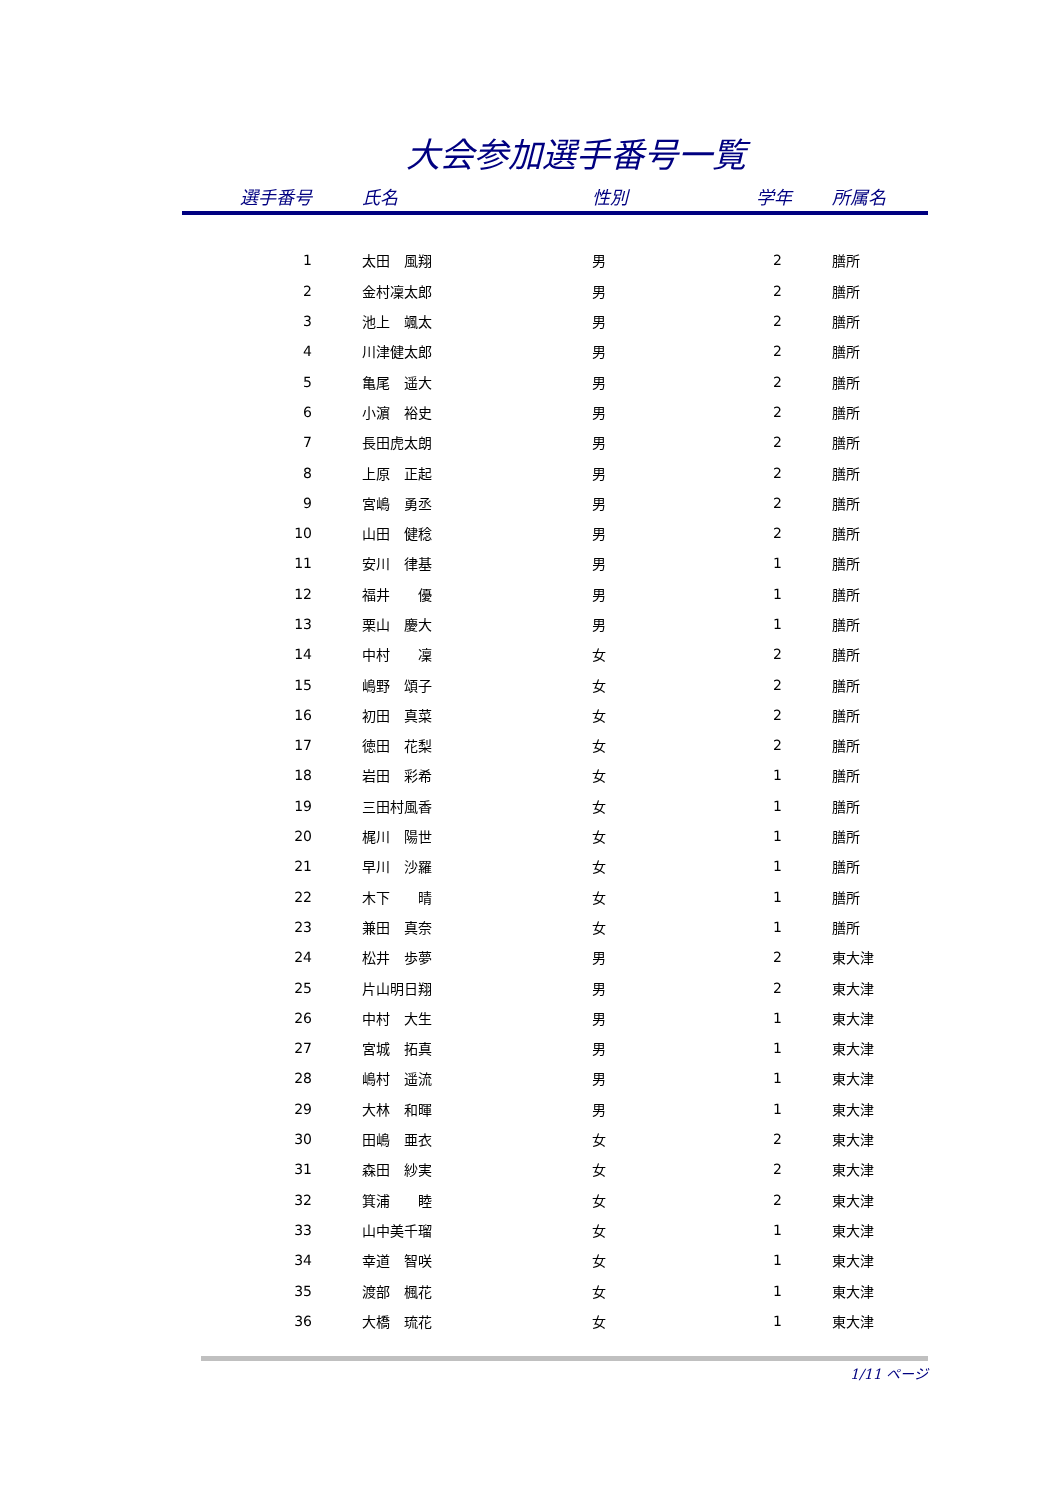大会参加選手番号一覧
| 選手番号 | 氏名 | 性別 | 学年 | 所属名 |
| --- | --- | --- | --- | --- |
| 1 | 太田 風翔 | 男 | 2 | 膳所 |
| 2 | 金村凜太郎 | 男 | 2 | 膳所 |
| 3 | 池上 颯太 | 男 | 2 | 膳所 |
| 4 | 川津健太郎 | 男 | 2 | 膳所 |
| 5 | 亀尾 遥大 | 男 | 2 | 膳所 |
| 6 | 小濵 裕史 | 男 | 2 | 膳所 |
| 7 | 長田虎太朗 | 男 | 2 | 膳所 |
| 8 | 上原 正起 | 男 | 2 | 膳所 |
| 9 | 宮嶋 勇丞 | 男 | 2 | 膳所 |
| 10 | 山田 健稔 | 男 | 2 | 膳所 |
| 11 | 安川 律基 | 男 | 1 | 膳所 |
| 12 | 福井 優 | 男 | 1 | 膳所 |
| 13 | 栗山 慶大 | 男 | 1 | 膳所 |
| 14 | 中村 凜 | 女 | 2 | 膳所 |
| 15 | 嶋野 頌子 | 女 | 2 | 膳所 |
| 16 | 初田 真菜 | 女 | 2 | 膳所 |
| 17 | 徳田 花梨 | 女 | 2 | 膳所 |
| 18 | 岩田 彩希 | 女 | 1 | 膳所 |
| 19 | 三田村風香 | 女 | 1 | 膳所 |
| 20 | 梶川 陽世 | 女 | 1 | 膳所 |
| 21 | 早川 沙羅 | 女 | 1 | 膳所 |
| 22 | 木下 晴 | 女 | 1 | 膳所 |
| 23 | 兼田 真奈 | 女 | 1 | 膳所 |
| 24 | 松井 歩夢 | 男 | 2 | 東大津 |
| 25 | 片山明日翔 | 男 | 2 | 東大津 |
| 26 | 中村 大生 | 男 | 1 | 東大津 |
| 27 | 宮城 拓真 | 男 | 1 | 東大津 |
| 28 | 嶋村 遥流 | 男 | 1 | 東大津 |
| 29 | 大林 和暉 | 男 | 1 | 東大津 |
| 30 | 田嶋 亜衣 | 女 | 2 | 東大津 |
| 31 | 森田 紗実 | 女 | 2 | 東大津 |
| 32 | 箕浦 睦 | 女 | 2 | 東大津 |
| 33 | 山中美千瑠 | 女 | 1 | 東大津 |
| 34 | 幸道 智咲 | 女 | 1 | 東大津 |
| 35 | 渡部 楓花 | 女 | 1 | 東大津 |
| 36 | 大橋 琉花 | 女 | 1 | 東大津 |
1/11 ページ